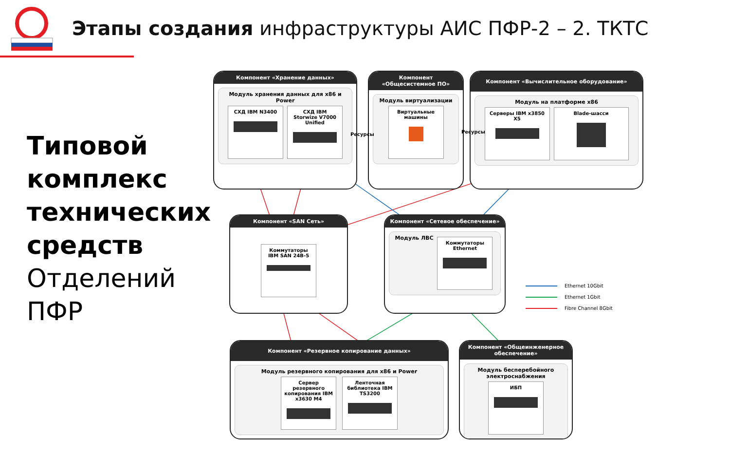Этапы создания инфраструктуры АИС ПФР-2 – 2. ТКТС
Типовой
комплекс
технических
средств
Отделений
ПФР
Компонент «Хранение данных»
Модуль хранения данных для x86 и Power
СХД IBM N3400
СХД IBM Storwize V7000 Unified
Компонент
«Общесистемное ПО»
Модуль виртуализации
Виртуальные машины
Компонент «Вычислительное оборудование»
Модуль на платформе x86
Серверы IBM x3850 X5 Blade-шасси
Ресурсы Ресурсы
Компонент «SAN Сеть»
Коммутаторы IBM SAN 24B-5
Компонент «Сетевое обеспечение»
Модуль ЛВС
Коммутаторы Ethernet
Компонент «Резервное копирование данных»
Модуль резервного копирования для x86 и Power
Сервер резервного копирования IBM x3630 M4
Ленточная библиотека IBM TS3200
Компонент «Общеинженерное обеспечение»
Модуль бесперебойного электроснабжения
ИБП
Ethernet 10Gbit
Ethernet 1Gbit
Fibre Channel 8Gbit